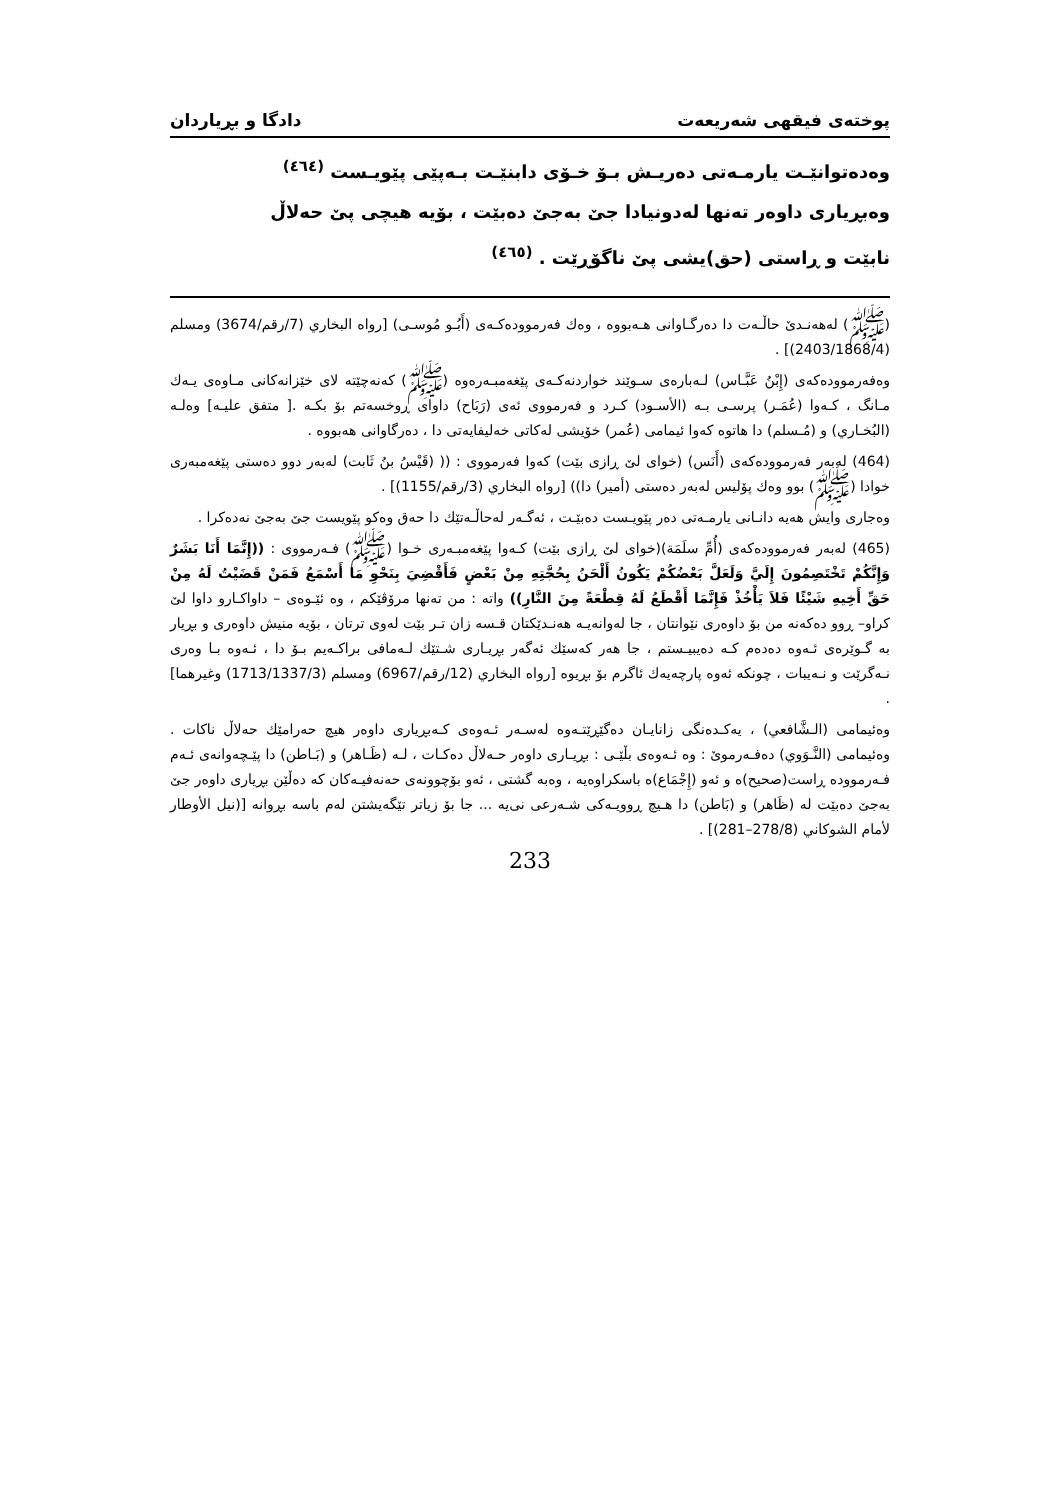پوختەی فیقهی شەریعەت دادگا و بڕیاردان
وەدەتوانێـت یارمـەتی دەریـش بـۆ خـۆی دابنێـت بـەپێی پێویـست <sup>(٤٦٤)</sup>
وەبڕیاری داوەر تەنها لەدونیادا جێ بەجێ دەبێت ، بۆیە هیچی پێ حەلاڵ
نابێت و ڕاستی (حق)یشی پێ ناگۆڕێت . <sup>(٤٦٥)</sup>
(ﷺ) لەهەنـدێ حاڵـەت دا دەرگـاوانی هـەبووە ، وەك فەرموودەكـەی (أَبُـو مُوسـى) [رواه البخاري (7/رقم/3674) ومسلم (2403/1868/4)] .
وەفەرموودەكەی (إِبْنُ عَبَّـاس) لـەبارەی سـوێند خواردنەكـەی پێغەمبـەرەوە (ﷺ) كەنەچێتە لای خێزانەكانی مـاوەی یـەك مـانگ ، كـەوا (عُمَـر) پرسـی بـە (الأسـود) كـرد و فەرمووی ئەی (رَبَاح) داوای ڕوخسەتم بۆ بكـە .[ متفق عليـه] وەلـە (البُخـاري) و (مُـسلم) دا هاتوە كەوا ئیمامی (عُمر) خۆیشی لەكاتی خەلیفایەتی دا ، دەرگاوانی هەبووە .
(464) لەبەر فەرموودەكەی (أَنَس) (خوای لێ ڕازی بێت) كەوا فەرمووی : (( (قَيْسُ بنُ ثَابت) لەبەر دوو دەستی پێغەمبەری خوادا (ﷺ) بوو وەك پۆلیس لەبەر دەستی (أمیر) دا)) [رواه البخاري (3/رقم/1155)] .
وەجاری وایش هەیە دانـانی یارمـەتی دەر پێویـست دەبێـت ، ئەگـەر لەحاڵـەتێك دا حەق وەكو پێویست جێ بەجێ نەدەكرا .
(465) لەبەر فەرموودەكەی (أُمِّ سلَمَة)(خوای لێ ڕازی بێت) كـەوا پێغەمبـەری خـوا (ﷺ) فـەرمووی : ((إِنَّمَا أَنَا بَشَرٌ وَإِنَّكُمْ تَخْتَصِمُونَ إِلَيَّ وَلَعَلَّ بَعْضُكُمْ يَكُونُ أَلْحَنُ بِحُجَّتِهِ مِنْ بَعْضٍ فَأَقْضِيَ بِنَحْوِ مَا أَسْمَعُ فَمَنْ قَضَيْتُ لَهُ مِنْ حَقِّ أَخِيهِ شَيْئًا فَلاَ يَأْخُذْ فَإِنَّمَا أَقْطَعُ لَهُ قِطْعَةً مِنَ النَّارِ)) واتە : من تەنها مرۆڤێكم ، وە ئێـوەی – داواكـارو داوا لێ كراو– ڕوو دەكەنە من بۆ داوەری نێوانتان ، جا لەوانەیـە هەنـدێكتان قـسە زان تـر بێت لەوی ترتان ، بۆیە منیش داوەری و بڕیار بە گـوێرەی ئـەوە دەدەم كـە دەیبیـستم ، جا هەر كەسێك ئەگەر بڕیـاری شـتێك لـەمافی براكـەیم بـۆ دا ، ئـەوە بـا وەری نـەگرێت و نـەیبات ، چونكە ئەوە پارچەیەك ئاگرم بۆ بڕیوە [رواه البخاري (12/رقم/6967) ومسلم (1713/1337/3) وغيرهما] .
وەئیمامی (الـشَّافعي) ، یەكـدەنگی زانایـان دەگێڕێتـەوە لەسـەر ئـەوەی كـەبڕیاری داوەر هیچ حەرامێك حەلاڵ ناكات . وەئیمامی (النَّـوَوي) دەفـەرموێ : وە ئـەوەی بڵێـی : بڕیـاری داوەر حـەلاڵ دەكـات ، لـە (ظَـاهر) و (بَـاطن) دا پێـچەوانەی ئـەم فـەرموودە ڕاست(صحيح)ە و ئەو (إِجْمَاع)ە باسكراوەیە ، وەبە گشتی ، ئەو بۆچوونەی حەنەفیـەكان كە دەڵێن بڕیاری داوەر جێ بەجێ دەبێت لە (ظَاهر) و (بَاطن) دا هـیچ ڕوویـەكی شـەرعی نی‌یە ... جا بۆ زیاتر تێگەیشتن لەم باسە بڕوانە [(نيل الأوطار لأمام الشوكاني (278/8–281)] .
233